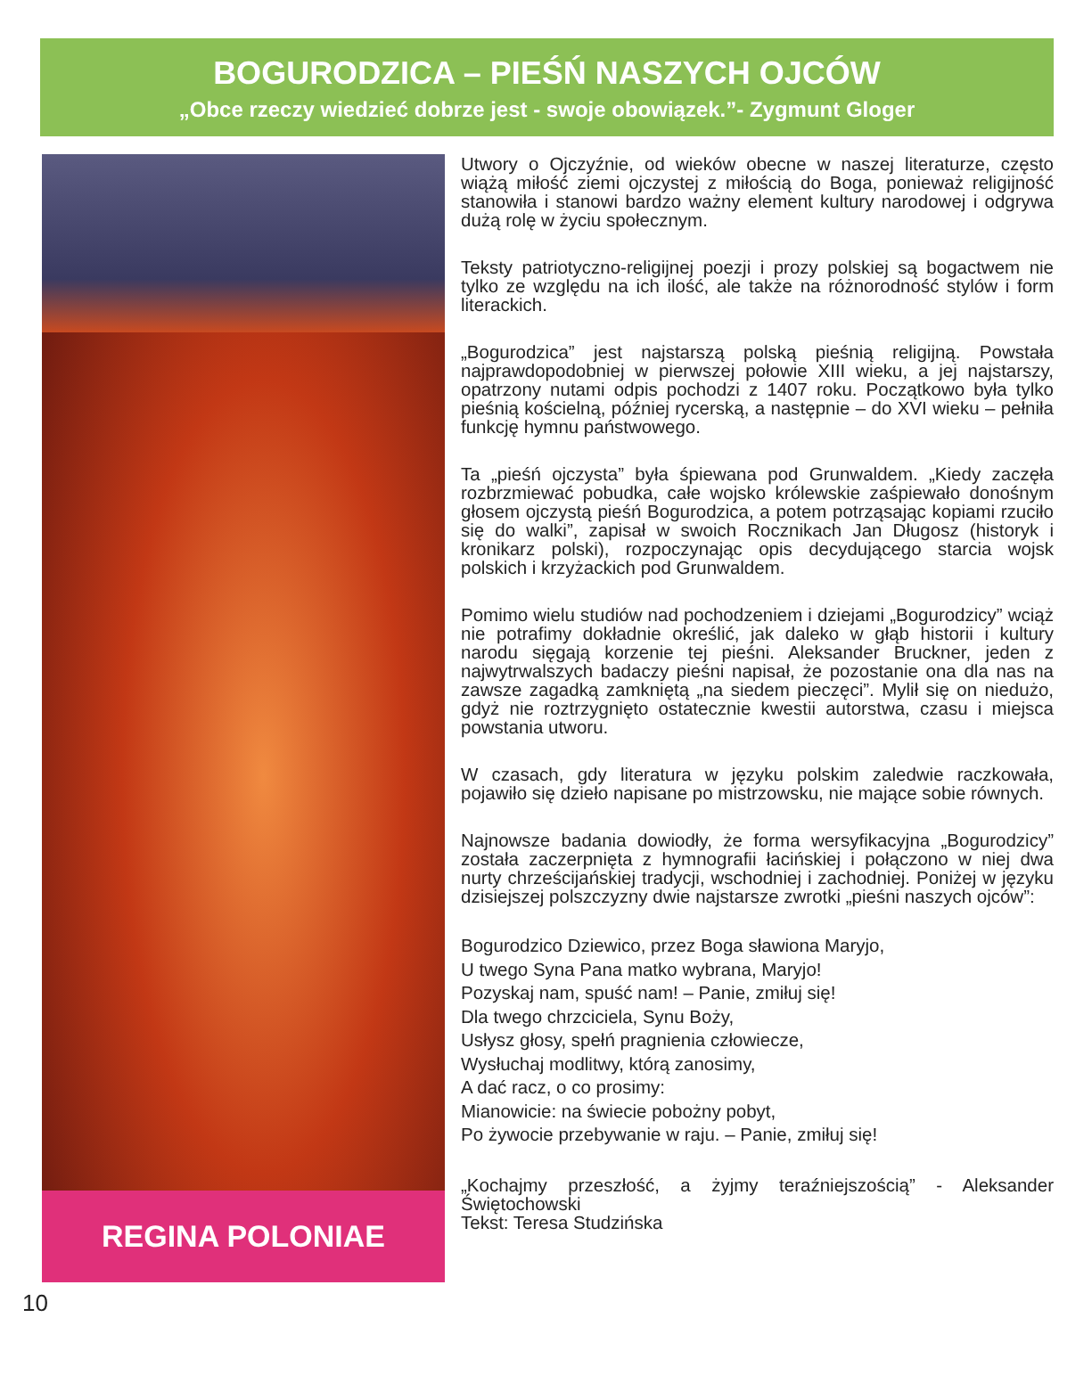BOGURODZICA – PIEŚŃ NASZYCH OJCÓW
„Obce rzeczy wiedzieć dobrze jest - swoje obowiązek.”- Zygmunt Gloger
REGINA POLONIAE
Utwory o Ojczyźnie, od wieków obecne w naszej literaturze, często wiążą miłość ziemi ojczystej z miłością do Boga, ponieważ religijność stanowiła i stanowi bardzo ważny element kultury narodowej i odgrywa dużą rolę w życiu społecznym.
Teksty patriotyczno-religijnej poezji i prozy polskiej są bogactwem nie tylko ze względu na ich ilość, ale także na różnorodność stylów i form literackich.
„Bogurodzica” jest najstarszą polską pieśnią religijną. Powstała najprawdopodobniej w pierwszej połowie XIII wieku, a jej najstarszy, opatrzony nutami odpis pochodzi z 1407 roku. Początkowo była tylko pieśnią kościelną, później rycerską, a następnie – do XVI wieku – pełniła funkcję hymnu państwowego.
Ta „pieśń ojczysta” była śpiewana pod Grunwaldem. „Kiedy zaczęła rozbrzmiewać pobudka, całe wojsko królewskie zaśpiewało donośnym głosem ojczystą pieśń Bogurodzica, a potem potrząsając kopiami rzuciło się do walki”, zapisał w swoich Rocznikach Jan Długosz (historyk i kronikarz polski), rozpoczynając opis decydującego starcia wojsk polskich i krzyżackich pod Grunwaldem.
Pomimo wielu studiów nad pochodzeniem i dziejami „Bogurodzicy” wciąż nie potrafimy dokładnie określić, jak daleko w głąb historii i kultury narodu sięgają korzenie tej pieśni. Aleksander Bruckner, jeden z najwytrwalszych badaczy pieśni napisał, że pozostanie ona dla nas na zawsze zagadką zamkniętą „na siedem pieczęci”. Mylił się on niedużo, gdyż nie roztrzygnięto ostatecznie kwestii autorstwa, czasu i miejsca powstania utworu.
W czasach, gdy literatura w języku polskim zaledwie raczkowała, pojawiło się dzieło napisane po mistrzowsku, nie mające sobie równych.
Najnowsze badania dowiodły, że forma wersyfikacyjna „Bogurodzicy” została zaczerpnięta z hymnografii łacińskiej i połączono w niej dwa nurty chrześcijańskiej tradycji, wschodniej i zachodniej. Poniżej w języku dzisiejszej polszczyzny dwie najstarsze zwrotki „pieśni naszych ojców”:
Bogurodzico Dziewico, przez Boga sławiona Maryjo,
U twego Syna Pana matko wybrana, Maryjo!
Pozyskaj nam, spuść nam! – Panie, zmiłuj się!
Dla twego chrzciciela, Synu Boży,
Usłysz głosy, spełń pragnienia człowiecze,
Wysłuchaj modlitwy, którą zanosimy,
A dać racz, o co prosimy:
Mianowicie: na świecie pobożny pobyt,
Po żywocie przebywanie w raju. – Panie, zmiłuj się!
„Kochajmy przeszłość, a żyjmy teraźniejszością” - Aleksander Świętochowski
Tekst: Teresa Studzińska
10